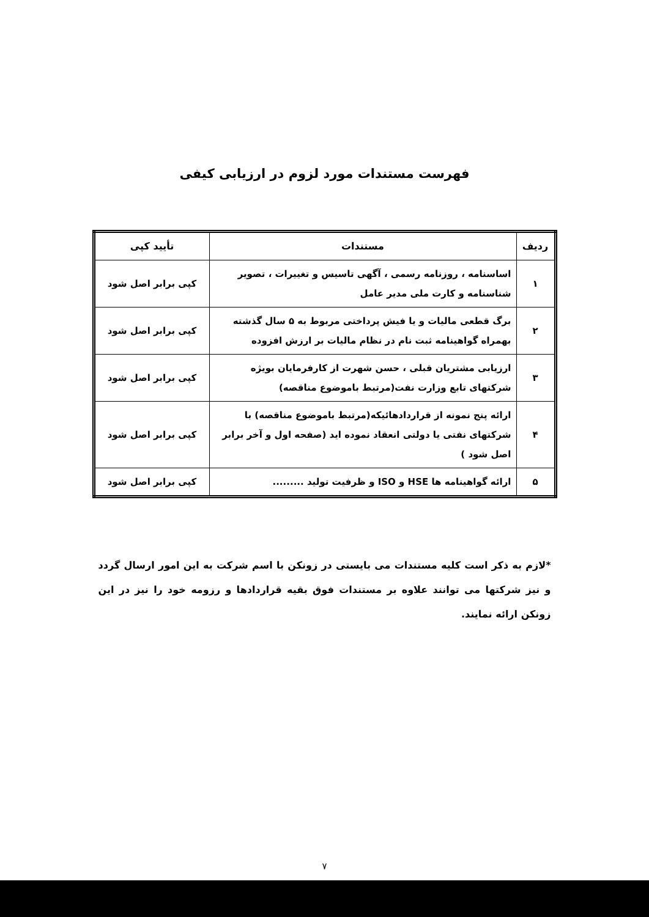فهرست مستندات مورد لزوم در ارزیابی کیفی
| ردیف | مستندات | تأیید کپی |
| --- | --- | --- |
| ۱ | اساسنامه ، روزنامه رسمی ، آگهی تاسیس و تغییرات ، تصویر شناسنامه و کارت ملی مدیر عامل | کپی برابر اصل شود |
| ۲ | برگ قطعی مالیات و یا فیش پرداختی مربوط به ۵ سال گذشته بهمراه گواهینامه ثبت نام در نظام مالیات بر ارزش افزوده | کپی برابر اصل شود |
| ۳ | ارزیابی مشتریان قبلی ، حسن شهرت از کارفرمایان بویژه شرکتهای تابع وزارت نفت(مرتبط باموضوع مناقصه) | کپی برابر اصل شود |
| ۴ | ارائه پنج نمونه از قراردادهائیکه(مرتبط باموضوع مناقصه) با شرکتهای نفتی یا دولتی انعقاد نموده اید (صفحه اول و آخر برابر اصل شود ) | کپی برابر اصل شود |
| ۵ | ارائه گواهینامه ها HSE و ISO و ظرفیت تولید ......... | کپی برابر اصل شود |
*لازم به ذکر است کلیه مستندات می بایستی در زونکن با اسم شرکت به این امور ارسال گردد و نیز شرکتها می توانند علاوه بر مستندات فوق بقیه قراردادها و رزومه خود را نیز در این زونکن ارائه نمایند.
۷